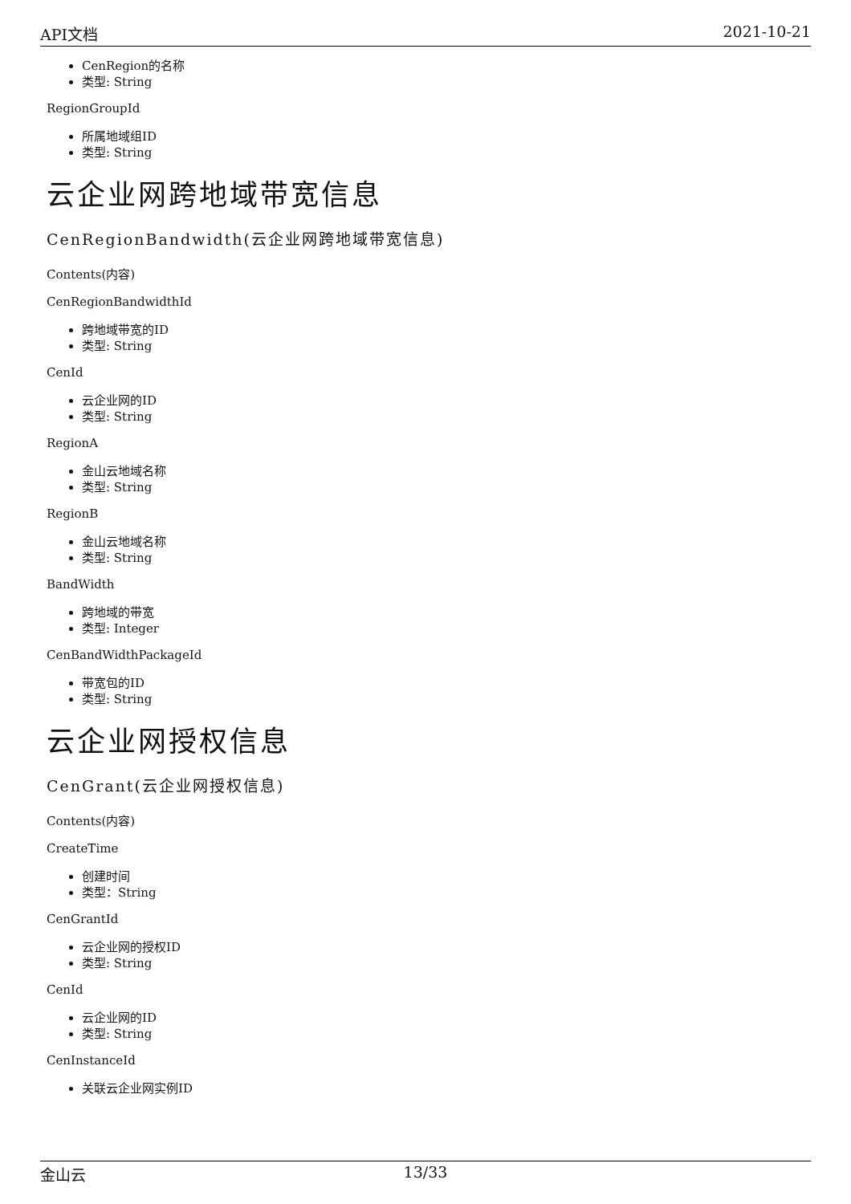API文档 2021-10-21
CenRegion的名称
类型: String
RegionGroupId
所属地域组ID
类型: String
云企业网跨地域带宽信息
CenRegionBandwidth(云企业网跨地域带宽信息)
Contents(内容)
CenRegionBandwidthId
跨地域带宽的ID
类型: String
CenId
云企业网的ID
类型: String
RegionA
金山云地域名称
类型: String
RegionB
金山云地域名称
类型: String
BandWidth
跨地域的带宽
类型: Integer
CenBandWidthPackageId
带宽包的ID
类型: String
云企业网授权信息
CenGrant(云企业网授权信息)
Contents(内容)
CreateTime
创建时间
类型：String
CenGrantId
云企业网的授权ID
类型: String
CenId
云企业网的ID
类型: String
CenInstanceId
关联云企业网实例ID
金山云 13/33